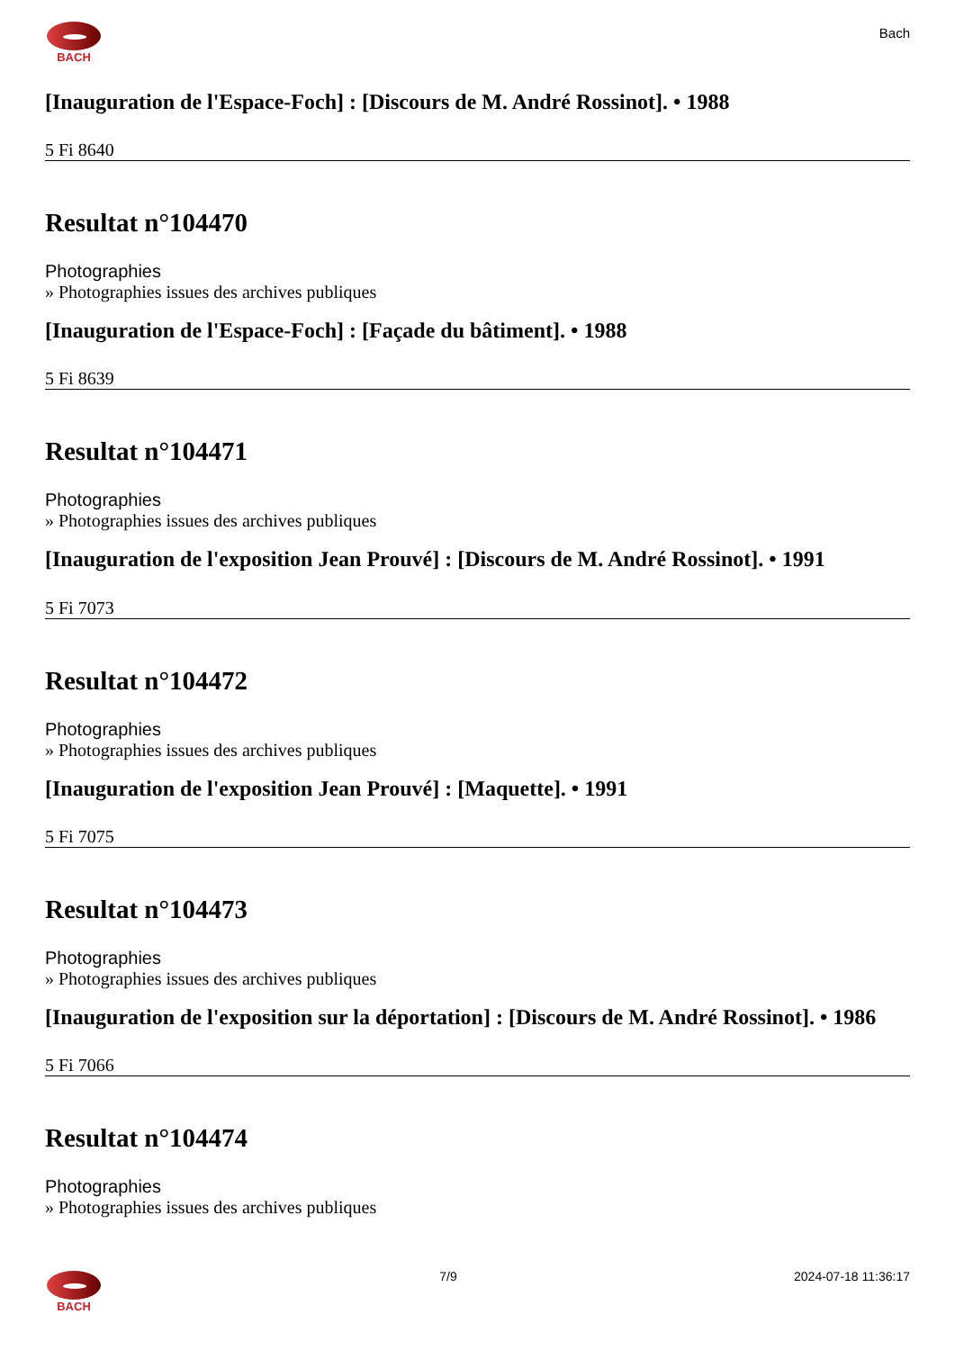BACH
Bach
[Inauguration de l'Espace-Foch] : [Discours de M. André Rossinot]. • 1988
5 Fi 8640
Resultat n°104470
Photographies
» Photographies issues des archives publiques
[Inauguration de l'Espace-Foch] : [Façade du bâtiment]. • 1988
5 Fi 8639
Resultat n°104471
Photographies
» Photographies issues des archives publiques
[Inauguration de l'exposition Jean Prouvé] : [Discours de M. André Rossinot]. • 1991
5 Fi 7073
Resultat n°104472
Photographies
» Photographies issues des archives publiques
[Inauguration de l'exposition Jean Prouvé] : [Maquette]. • 1991
5 Fi 7075
Resultat n°104473
Photographies
» Photographies issues des archives publiques
[Inauguration de l'exposition sur la déportation] : [Discours de M. André Rossinot]. • 1986
5 Fi 7066
Resultat n°104474
Photographies
» Photographies issues des archives publiques
BACH 7/9 2024-07-18 11:36:17